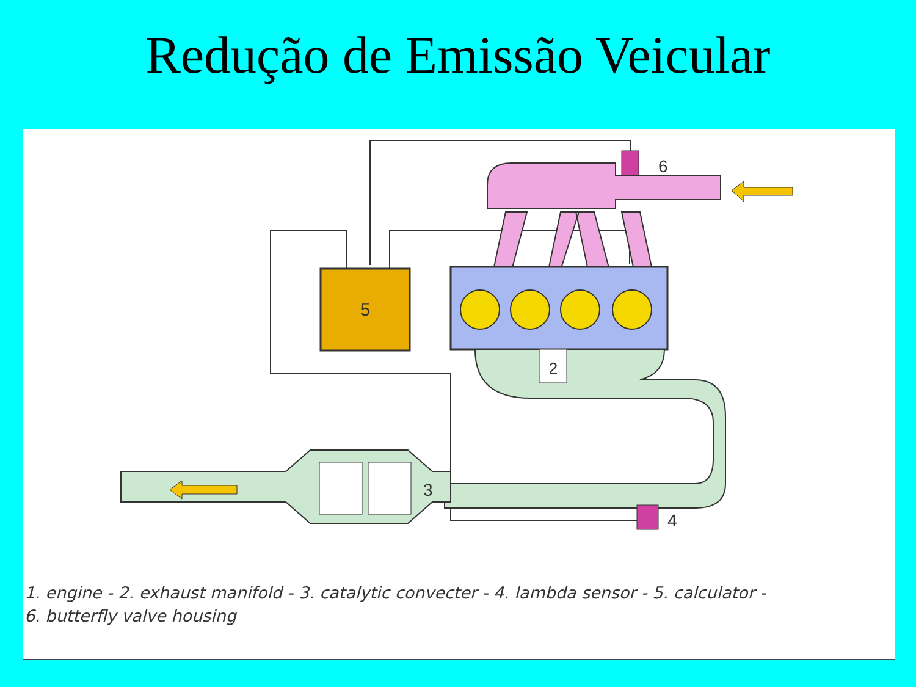Redução de Emissão Veicular
5
6
2
3
4
1. engine - 2. exhaust manifold - 3. catalytic convecter - 4. lambda sensor - 5. calculator -
6. butterfly valve housing